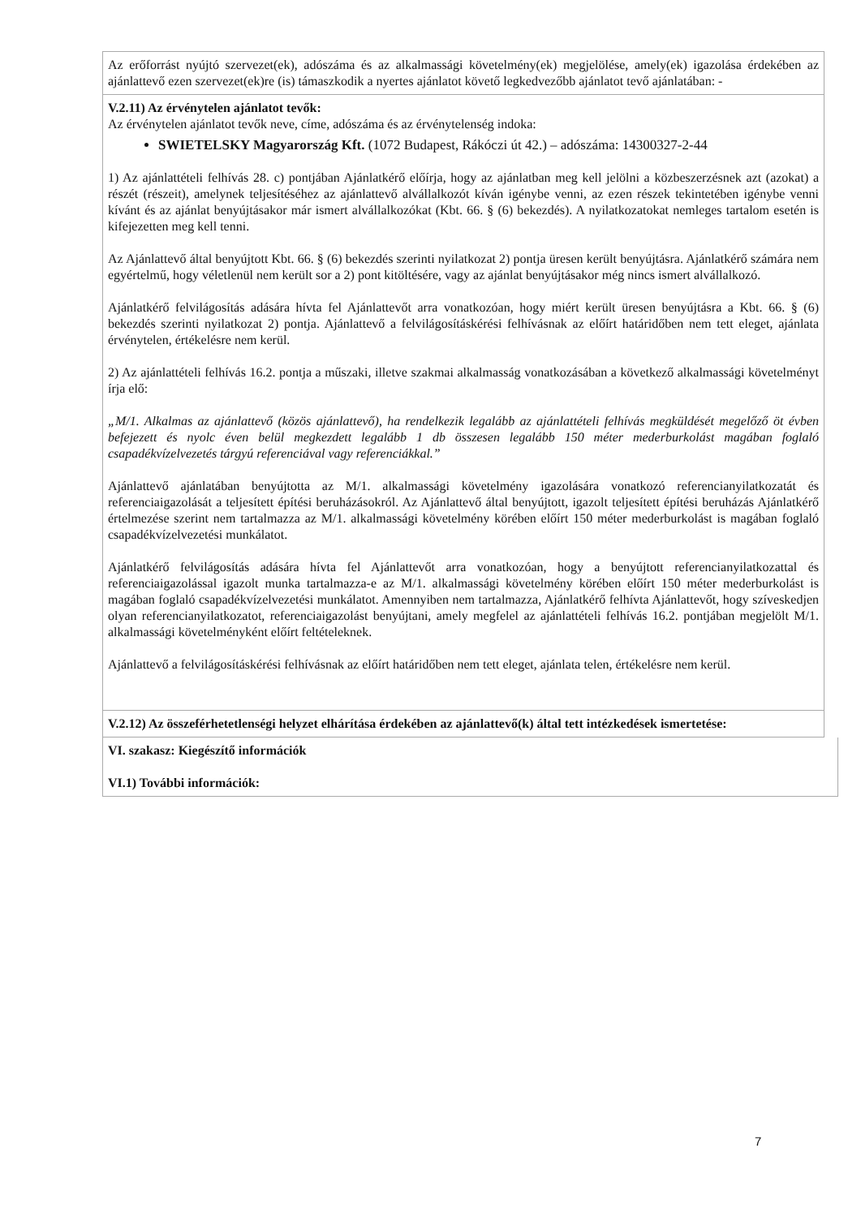Az erőforrást nyújtó szervezet(ek), adószáma és az alkalmassági követelmény(ek) megjelölése, amely(ek) igazolása érdekében az ajánlattevő ezen szervezet(ek)re (is) támaszkodik a nyertes ajánlatot követő legkedvezőbb ajánlatot tevő ajánlatában: -
V.2.11) Az érvénytelen ajánlatot tevők:
Az érvénytelen ajánlatot tevők neve, címe, adószáma és az érvénytelenség indoka:
SWIETELSKY Magyarország Kft. (1072 Budapest, Rákóczi út 42.) – adószáma: 14300327-2-44
1) Az ajánlattételi felhívás 28. c) pontjában Ajánlatkérő előírja, hogy az ajánlatban meg kell jelölni a közbeszerzésnek azt (azokat) a részét (részeit), amelynek teljesítéséhez az ajánlattevő alvállalkozót kíván igénybe venni, az ezen részek tekintetében igénybe venni kívánt és az ajánlat benyújtásakor már ismert alvállalkozókat (Kbt. 66. § (6) bekezdés). A nyilatkozatokat nemleges tartalom esetén is kifejezetten meg kell tenni.
Az Ajánlattevő által benyújtott Kbt. 66. § (6) bekezdés szerinti nyilatkozat 2) pontja üresen került benyújtásra. Ajánlatkérő számára nem egyértelmű, hogy véletlenül nem került sor a 2) pont kitöltésére, vagy az ajánlat benyújtásakor még nincs ismert alvállalkozó.
Ajánlatkérő felvilágosítás adására hívta fel Ajánlattevőt arra vonatkozóan, hogy miért került üresen benyújtásra a Kbt. 66. § (6) bekezdés szerinti nyilatkozat 2) pontja. Ajánlattevő a felvilágosításkérési felhívásnak az előírt határidőben nem tett eleget, ajánlata érvénytelen, értékelésre nem kerül.
2) Az ajánlattételi felhívás 16.2. pontja a műszaki, illetve szakmai alkalmasság vonatkozásában a következő alkalmassági követelményt írja elő:
„M/1. Alkalmas az ajánlattevő (közös ajánlattevő), ha rendelkezik legalább az ajánlattételi felhívás megküldését megelőző öt évben befejezett és nyolc éven belül megkezdett legalább 1 db összesen legalább 150 méter mederburkolást magában foglaló csapadékvízelvezetés tárgyú referenciával vagy referenciákkal.”
Ajánlattevő ajánlatában benyújtotta az M/1. alkalmassági követelmény igazolására vonatkozó referencianyilatkozatát és referenciaigazolását a teljesített építési beruházásokról. Az Ajánlattevő által benyújtott, igazolt teljesített építési beruházás Ajánlatkérő értelmezése szerint nem tartalmazza az M/1. alkalmassági követelmény körében előírt 150 méter mederburkolást is magában foglaló csapadékvízelvezetési munkálatot.
Ajánlatkérő felvilágosítás adására hívta fel Ajánlattevőt arra vonatkozóan, hogy a benyújtott referencianyilatkozattal és referenciaigazolással igazolt munka tartalmazza-e az M/1. alkalmassági követelmény körében előírt 150 méter mederburkolást is magában foglaló csapadékvízelvezetési munkálatot. Amennyiben nem tartalmazza, Ajánlatkérő felhívta Ajánlattevőt, hogy szíveskedjen olyan referencianyilatkozatot, referenciaigazolást benyújtani, amely megfelel az ajánlattételi felhívás 16.2. pontjában megjelölt M/1. alkalmassági követelményként előírt feltételeknek.
Ajánlattevő a felvilágosításkérési felhívásnak az előírt határidőben nem tett eleget, ajánlata telen, értékelésre nem kerül.
V.2.12) Az összeférhetetlenségi helyzet elhárítása érdekében az ajánlattevő(k) által tett intézkedések ismertetése:
VI. szakasz: Kiegészítő információk
VI.1) További információk:
7